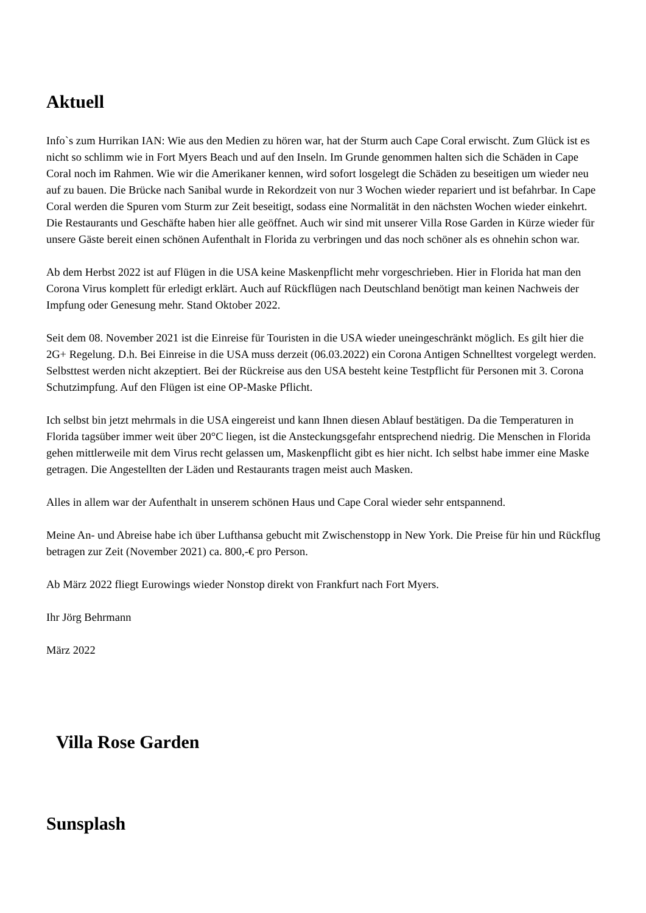Aktuell
Info`s zum Hurrikan IAN: Wie aus den Medien zu hören war, hat der Sturm auch Cape Coral erwischt. Zum Glück ist es nicht so schlimm wie in Fort Myers Beach und auf den Inseln. Im Grunde genommen halten sich die Schäden in Cape Coral noch im Rahmen. Wie wir die Amerikaner kennen, wird sofort losgelegt die Schäden zu beseitigen um wieder neu auf zu bauen. Die Brücke nach Sanibal wurde in Rekordzeit von nur 3 Wochen wieder repariert und ist befahrbar. In Cape Coral werden die Spuren vom Sturm zur Zeit beseitigt, sodass eine Normalität in den nächsten Wochen wieder einkehrt. Die Restaurants und Geschäfte haben hier alle geöffnet. Auch wir sind mit unserer Villa Rose Garden in Kürze wieder für unsere Gäste bereit einen schönen Aufenthalt in Florida zu verbringen und das noch schöner als es ohnehin schon war.
Ab dem Herbst 2022 ist auf Flügen in die USA keine Maskenpflicht mehr vorgeschrieben. Hier in Florida hat man den Corona Virus komplett für erledigt erklärt. Auch auf Rückflügen nach Deutschland benötigt man keinen Nachweis der Impfung oder Genesung mehr. Stand Oktober 2022.
Seit dem 08. November 2021 ist die Einreise für Touristen in die USA wieder uneingeschränkt möglich. Es gilt hier die 2G+ Regelung. D.h. Bei Einreise in die USA muss derzeit (06.03.2022) ein Corona Antigen Schnelltest vorgelegt werden. Selbsttest werden nicht akzeptiert. Bei der Rückreise aus den USA besteht keine Testpflicht für Personen mit 3. Corona Schutzimpfung. Auf den Flügen ist eine OP-Maske Pflicht.
Ich selbst bin jetzt mehrmals in die USA eingereist und kann Ihnen diesen Ablauf bestätigen. Da die Temperaturen in Florida tagsüber immer weit über 20°C liegen, ist die Ansteckungsgefahr entsprechend niedrig. Die Menschen in Florida gehen mittlerweile mit dem Virus recht gelassen um, Maskenpflicht gibt es hier nicht. Ich selbst habe immer eine Maske getragen. Die Angestellten der Läden und Restaurants tragen meist auch Masken.
Alles in allem war der Aufenthalt in unserem schönen Haus und Cape Coral wieder sehr entspannend.
Meine An- und Abreise habe ich über Lufthansa gebucht mit Zwischenstopp in New York. Die Preise für hin und Rückflug betragen zur Zeit (November 2021) ca. 800,-€ pro Person.
Ab März 2022 fliegt Eurowings wieder Nonstop direkt von Frankfurt nach Fort Myers.
Ihr Jörg Behrmann
März 2022
Villa Rose Garden
Sunsplash